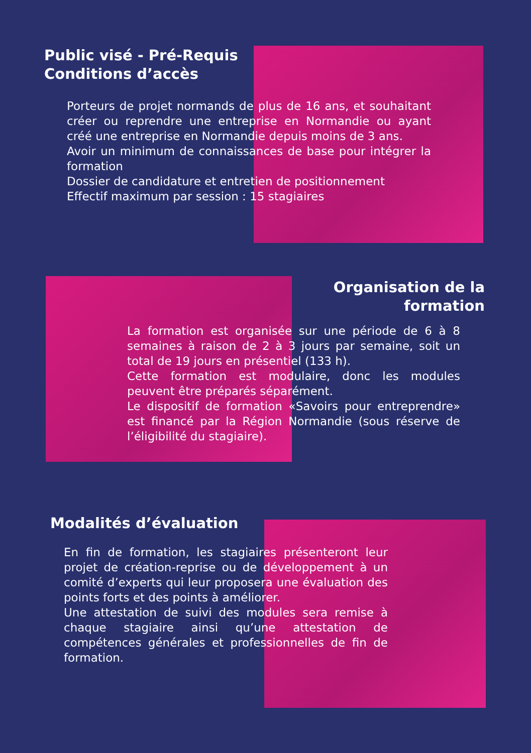Public visé - Pré-Requis
Conditions d’accès
Porteurs de projet normands de plus de 16 ans, et souhaitant créer ou reprendre une entreprise en Normandie ou ayant créé une entreprise en Normandie depuis moins de 3 ans.
Avoir un minimum de connaissances de base pour intégrer la formation
Dossier de candidature et entretien de positionnement
Effectif maximum par session : 15 stagiaires
Organisation de la
formation
La formation est organisée sur une période de 6 à 8 semaines à raison de 2 à 3 jours par semaine, soit un total de 19 jours en présentiel (133 h).
Cette formation est modulaire, donc les modules peuvent être préparés séparément.
Le dispositif de formation «Savoirs pour entreprendre» est financé par la Région Normandie (sous réserve de l’éligibilité du stagiaire).
Modalités d’évaluation
En fin de formation, les stagiaires présenteront leur projet de création-reprise ou de développement à un comité d’experts qui leur proposera une évaluation des points forts et des points à améliorer.
Une attestation de suivi des modules sera remise à chaque stagiaire ainsi qu’une attestation de compétences générales et professionnelles de fin de formation.